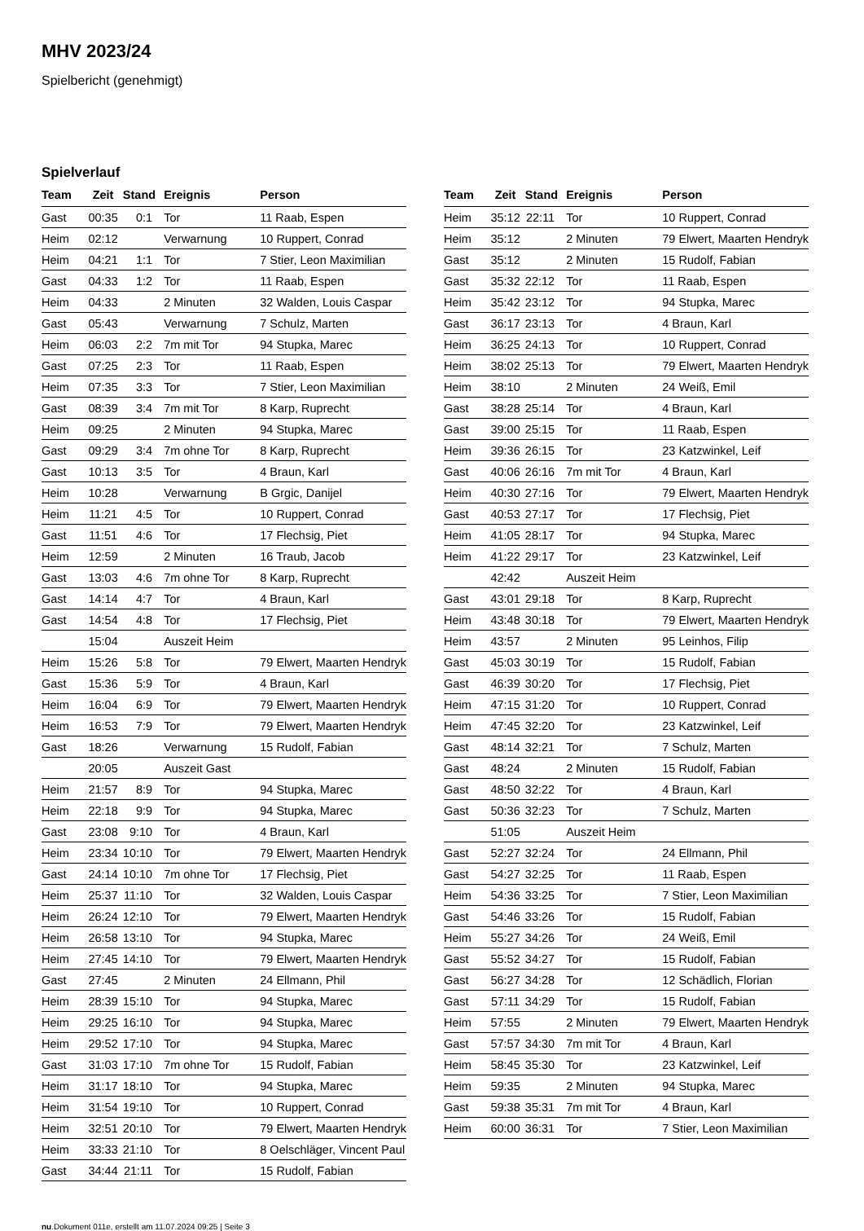MHV 2023/24
Spielbericht (genehmigt)
Spielverlauf
| Team | Zeit | Stand | Ereignis | Person |
| --- | --- | --- | --- | --- |
| Gast | 00:35 | 0:1 | Tor | 11 Raab, Espen |
| Heim | 02:12 | | Verwarnung | 10 Ruppert, Conrad |
| Heim | 04:21 | 1:1 | Tor | 7 Stier, Leon Maximilian |
| Gast | 04:33 | 1:2 | Tor | 11 Raab, Espen |
| Heim | 04:33 | | 2 Minuten | 32 Walden, Louis Caspar |
| Gast | 05:43 | | Verwarnung | 7 Schulz, Marten |
| Heim | 06:03 | 2:2 | 7m mit Tor | 94 Stupka, Marec |
| Gast | 07:25 | 2:3 | Tor | 11 Raab, Espen |
| Heim | 07:35 | 3:3 | Tor | 7 Stier, Leon Maximilian |
| Gast | 08:39 | 3:4 | 7m mit Tor | 8 Karp, Ruprecht |
| Heim | 09:25 | | 2 Minuten | 94 Stupka, Marec |
| Gast | 09:29 | 3:4 | 7m ohne Tor | 8 Karp, Ruprecht |
| Gast | 10:13 | 3:5 | Tor | 4 Braun, Karl |
| Heim | 10:28 | | Verwarnung | B Grgic, Danijel |
| Heim | 11:21 | 4:5 | Tor | 10 Ruppert, Conrad |
| Gast | 11:51 | 4:6 | Tor | 17 Flechsig, Piet |
| Heim | 12:59 | | 2 Minuten | 16 Traub, Jacob |
| Gast | 13:03 | 4:6 | 7m ohne Tor | 8 Karp, Ruprecht |
| Gast | 14:14 | 4:7 | Tor | 4 Braun, Karl |
| Gast | 14:54 | 4:8 | Tor | 17 Flechsig, Piet |
| | 15:04 | | Auszeit Heim | |
| Heim | 15:26 | 5:8 | Tor | 79 Elwert, Maarten Hendryk |
| Gast | 15:36 | 5:9 | Tor | 4 Braun, Karl |
| Heim | 16:04 | 6:9 | Tor | 79 Elwert, Maarten Hendryk |
| Heim | 16:53 | 7:9 | Tor | 79 Elwert, Maarten Hendryk |
| Gast | 18:26 | | Verwarnung | 15 Rudolf, Fabian |
| | 20:05 | | Auszeit Gast | |
| Heim | 21:57 | 8:9 | Tor | 94 Stupka, Marec |
| Heim | 22:18 | 9:9 | Tor | 94 Stupka, Marec |
| Gast | 23:08 | 9:10 | Tor | 4 Braun, Karl |
| Heim | 23:34 | 10:10 | Tor | 79 Elwert, Maarten Hendryk |
| Gast | 24:14 | 10:10 | 7m ohne Tor | 17 Flechsig, Piet |
| Heim | 25:37 | 11:10 | Tor | 32 Walden, Louis Caspar |
| Heim | 26:24 | 12:10 | Tor | 79 Elwert, Maarten Hendryk |
| Heim | 26:58 | 13:10 | Tor | 94 Stupka, Marec |
| Heim | 27:45 | 14:10 | Tor | 79 Elwert, Maarten Hendryk |
| Gast | 27:45 | | 2 Minuten | 24 Ellmann, Phil |
| Heim | 28:39 | 15:10 | Tor | 94 Stupka, Marec |
| Heim | 29:25 | 16:10 | Tor | 94 Stupka, Marec |
| Heim | 29:52 | 17:10 | Tor | 94 Stupka, Marec |
| Gast | 31:03 | 17:10 | 7m ohne Tor | 15 Rudolf, Fabian |
| Heim | 31:17 | 18:10 | Tor | 94 Stupka, Marec |
| Heim | 31:54 | 19:10 | Tor | 10 Ruppert, Conrad |
| Heim | 32:51 | 20:10 | Tor | 79 Elwert, Maarten Hendryk |
| Heim | 33:33 | 21:10 | Tor | 8 Oelschläger, Vincent Paul |
| Gast | 34:44 | 21:11 | Tor | 15 Rudolf, Fabian |
| Team | Zeit | Stand | Ereignis | Person |
| --- | --- | --- | --- | --- |
| Heim | 35:12 | 22:11 | Tor | 10 Ruppert, Conrad |
| Heim | 35:12 | | 2 Minuten | 79 Elwert, Maarten Hendryk |
| Gast | 35:12 | | 2 Minuten | 15 Rudolf, Fabian |
| Gast | 35:32 | 22:12 | Tor | 11 Raab, Espen |
| Heim | 35:42 | 23:12 | Tor | 94 Stupka, Marec |
| Gast | 36:17 | 23:13 | Tor | 4 Braun, Karl |
| Heim | 36:25 | 24:13 | Tor | 10 Ruppert, Conrad |
| Heim | 38:02 | 25:13 | Tor | 79 Elwert, Maarten Hendryk |
| Heim | 38:10 | | 2 Minuten | 24 Weiß, Emil |
| Gast | 38:28 | 25:14 | Tor | 4 Braun, Karl |
| Gast | 39:00 | 25:15 | Tor | 11 Raab, Espen |
| Heim | 39:36 | 26:15 | Tor | 23 Katzwinkel, Leif |
| Gast | 40:06 | 26:16 | 7m mit Tor | 4 Braun, Karl |
| Heim | 40:30 | 27:16 | Tor | 79 Elwert, Maarten Hendryk |
| Gast | 40:53 | 27:17 | Tor | 17 Flechsig, Piet |
| Heim | 41:05 | 28:17 | Tor | 94 Stupka, Marec |
| Heim | 41:22 | 29:17 | Tor | 23 Katzwinkel, Leif |
| | 42:42 | | Auszeit Heim | |
| Gast | 43:01 | 29:18 | Tor | 8 Karp, Ruprecht |
| Heim | 43:48 | 30:18 | Tor | 79 Elwert, Maarten Hendryk |
| Heim | 43:57 | | 2 Minuten | 95 Leinhos, Filip |
| Gast | 45:03 | 30:19 | Tor | 15 Rudolf, Fabian |
| Gast | 46:39 | 30:20 | Tor | 17 Flechsig, Piet |
| Heim | 47:15 | 31:20 | Tor | 10 Ruppert, Conrad |
| Heim | 47:45 | 32:20 | Tor | 23 Katzwinkel, Leif |
| Gast | 48:14 | 32:21 | Tor | 7 Schulz, Marten |
| Gast | 48:24 | | 2 Minuten | 15 Rudolf, Fabian |
| Gast | 48:50 | 32:22 | Tor | 4 Braun, Karl |
| Gast | 50:36 | 32:23 | Tor | 7 Schulz, Marten |
| | 51:05 | | Auszeit Heim | |
| Gast | 52:27 | 32:24 | Tor | 24 Ellmann, Phil |
| Gast | 54:27 | 32:25 | Tor | 11 Raab, Espen |
| Heim | 54:36 | 33:25 | Tor | 7 Stier, Leon Maximilian |
| Gast | 54:46 | 33:26 | Tor | 15 Rudolf, Fabian |
| Heim | 55:27 | 34:26 | Tor | 24 Weiß, Emil |
| Gast | 55:52 | 34:27 | Tor | 15 Rudolf, Fabian |
| Gast | 56:27 | 34:28 | Tor | 12 Schädlich, Florian |
| Gast | 57:11 | 34:29 | Tor | 15 Rudolf, Fabian |
| Heim | 57:55 | | 2 Minuten | 79 Elwert, Maarten Hendryk |
| Gast | 57:57 | 34:30 | 7m mit Tor | 4 Braun, Karl |
| Heim | 58:45 | 35:30 | Tor | 23 Katzwinkel, Leif |
| Heim | 59:35 | | 2 Minuten | 94 Stupka, Marec |
| Gast | 59:38 | 35:31 | 7m mit Tor | 4 Braun, Karl |
| Heim | 60:00 | 36:31 | Tor | 7 Stier, Leon Maximilian |
nu.Dokument 011e, erstellt am 11.07.2024 09:25 | Seite 3